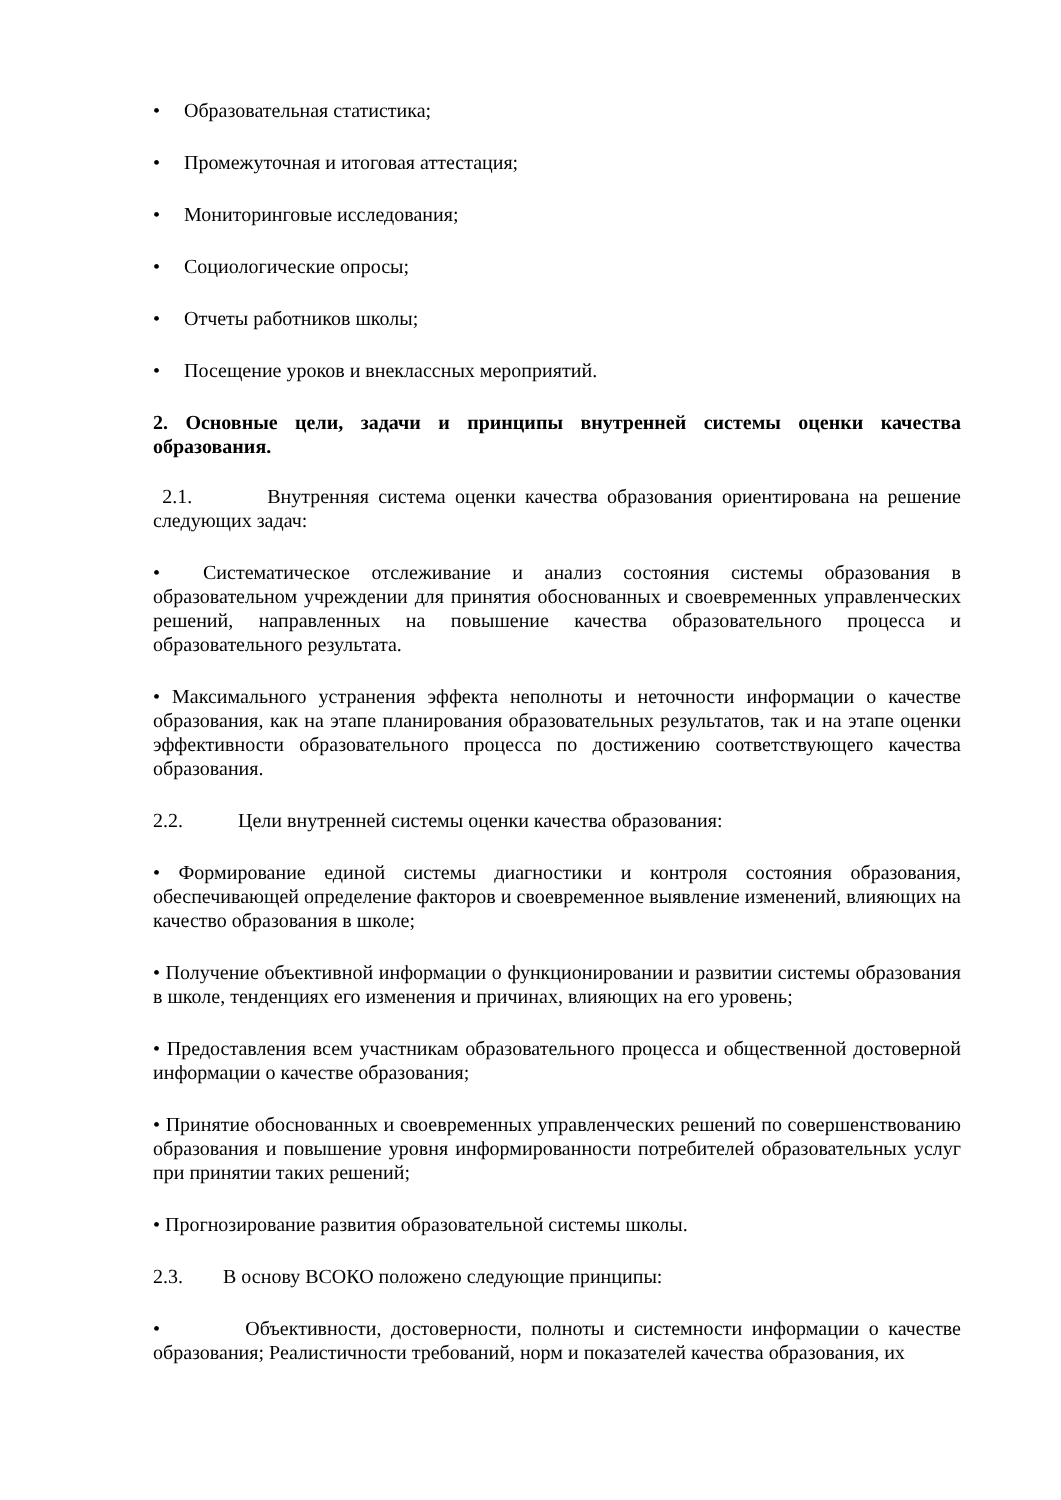• Образовательная статистика;
• Промежуточная и итоговая аттестация;
• Мониторинговые исследования;
• Социологические опросы;
• Отчеты работников школы;
• Посещение уроков и внеклассных мероприятий.
2. Основные цели, задачи и принципы внутренней системы оценки качества образования.
2.1. Внутренняя система оценки качества образования ориентирована на решение следующих задач:
• Систематическое отслеживание и анализ состояния системы образования в образовательном учреждении для принятия обоснованных и своевременных управленческих решений, направленных на повышение качества образовательного процесса и образовательного результата.
• Максимального устранения эффекта неполноты и неточности информации о качестве образования, как на этапе планирования образовательных результатов, так и на этапе оценки эффективности образовательного процесса по достижению соответствующего качества образования.
2.2. Цели внутренней системы оценки качества образования:
• Формирование единой системы диагностики и контроля состояния образования, обеспечивающей определение факторов и своевременное выявление изменений, влияющих на качество образования в школе;
• Получение объективной информации о функционировании и развитии системы образования в школе, тенденциях его изменения и причинах, влияющих на его уровень;
• Предоставления всем участникам образовательного процесса и общественной достоверной информации о качестве образования;
• Принятие обоснованных и своевременных управленческих решений по совершенствованию образования и повышение уровня информированности потребителей образовательных услуг при принятии таких решений;
• Прогнозирование развития образовательной системы школы.
2.3. В основу ВСОКО положено следующие принципы:
• Объективности, достоверности, полноты и системности информации о качестве образования; Реалистичности требований, норм и показателей качества образования, их